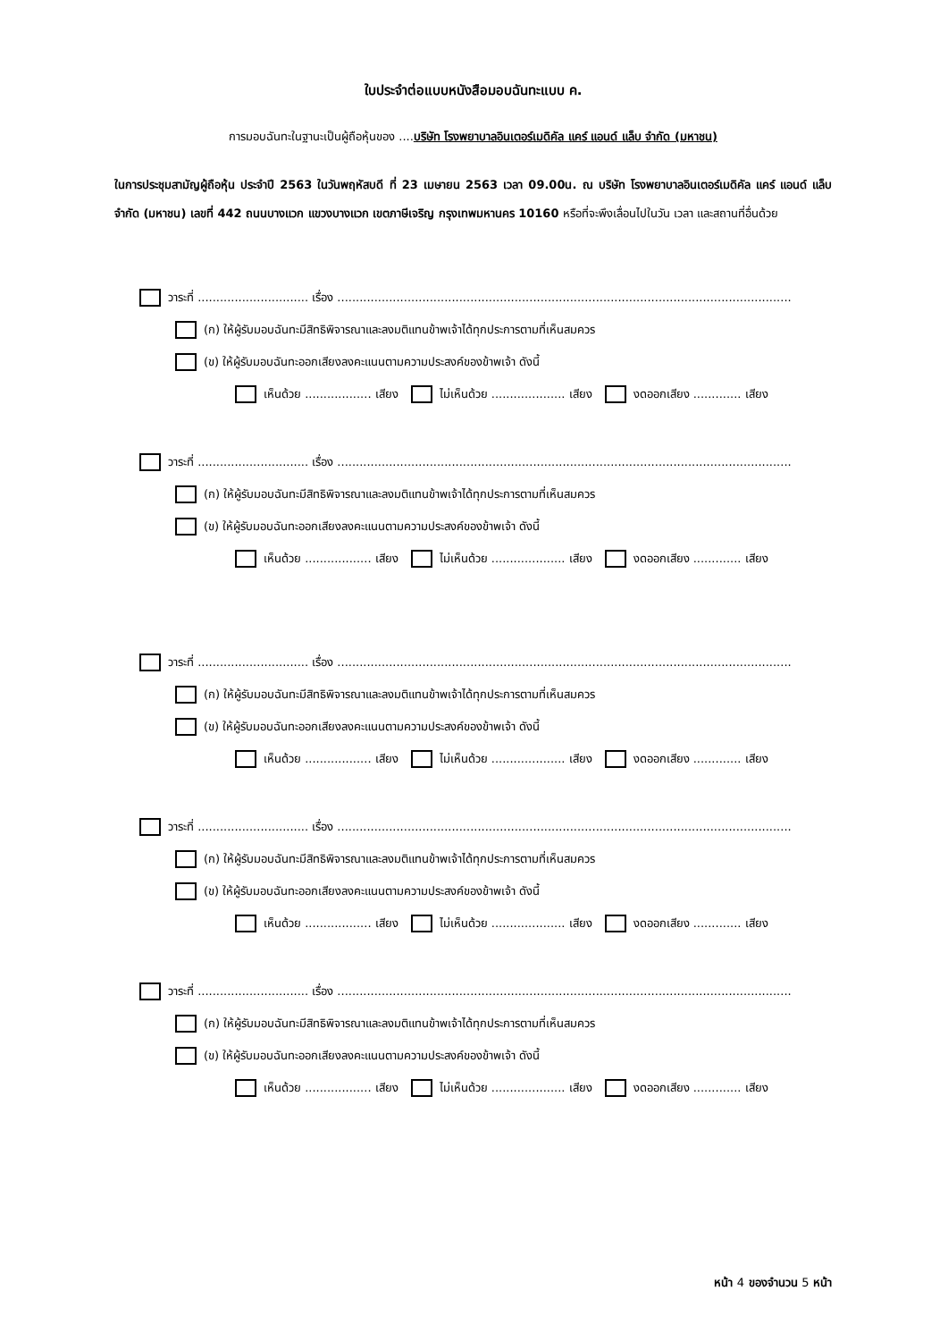ใบประจำต่อแบบหนังสือมอบฉันทะแบบ ค.
การมอบฉันทะในฐานะเป็นผู้ถือหุ้นของ ....บริษัท โรงพยาบาลอินเตอร์เมดิคัล แคร์ แอนด์ แล็บ จำกัด (มหาชน)
ในการประชุมสามัญผู้ถือหุ้น ประจำปี 2563 ในวันพฤหัสบดี ที่ 23 เมษายน 2563 เวลา 09.00น. ณ บริษัท โรงพยาบาลอินเตอร์เมดิคัล แคร์ แอนด์ แล็บ จำกัด (มหาชน) เลขที่ 442 ถนนบางแวก แขวงบางแวก เขตภาษีเจริญ กรุงเทพมหานคร 10160 หรือที่จะพึงเลื่อนไปในวัน เวลา และสถานที่อื่นด้วย
วาระที่ .............................. เรื่อง ...........................................................................................................................
(ก) ให้ผู้รับมอบฉันทะมีสิทธิพิจารณาและลงมติแทนข้าพเจ้าได้ทุกประการตามที่เห็นสมควร
(ข) ให้ผู้รับมอบฉันทะออกเสียงลงคะแนนตามความประสงค์ของข้าพเจ้า ดังนี้
เห็นด้วย .................. เสียง ไม่เห็นด้วย .................... เสียง งดออกเสียง ............. เสียง
วาระที่ .............................. เรื่อง ...........................................................................................................................
(ก) ให้ผู้รับมอบฉันทะมีสิทธิพิจารณาและลงมติแทนข้าพเจ้าได้ทุกประการตามที่เห็นสมควร
(ข) ให้ผู้รับมอบฉันทะออกเสียงลงคะแนนตามความประสงค์ของข้าพเจ้า ดังนี้
เห็นด้วย .................. เสียง ไม่เห็นด้วย .................... เสียง งดออกเสียง ............. เสียง
วาระที่ .............................. เรื่อง ...........................................................................................................................
(ก) ให้ผู้รับมอบฉันทะมีสิทธิพิจารณาและลงมติแทนข้าพเจ้าได้ทุกประการตามที่เห็นสมควร
(ข) ให้ผู้รับมอบฉันทะออกเสียงลงคะแนนตามความประสงค์ของข้าพเจ้า ดังนี้
เห็นด้วย .................. เสียง ไม่เห็นด้วย .................... เสียง งดออกเสียง ............. เสียง
วาระที่ .............................. เรื่อง ...........................................................................................................................
(ก) ให้ผู้รับมอบฉันทะมีสิทธิพิจารณาและลงมติแทนข้าพเจ้าได้ทุกประการตามที่เห็นสมควร
(ข) ให้ผู้รับมอบฉันทะออกเสียงลงคะแนนตามความประสงค์ของข้าพเจ้า ดังนี้
เห็นด้วย .................. เสียง ไม่เห็นด้วย .................... เสียง งดออกเสียง ............. เสียง
วาระที่ .............................. เรื่อง ...........................................................................................................................
(ก) ให้ผู้รับมอบฉันทะมีสิทธิพิจารณาและลงมติแทนข้าพเจ้าได้ทุกประการตามที่เห็นสมควร
(ข) ให้ผู้รับมอบฉันทะออกเสียงลงคะแนนตามความประสงค์ของข้าพเจ้า ดังนี้
เห็นด้วย .................. เสียง ไม่เห็นด้วย .................... เสียง งดออกเสียง ............. เสียง
หน้า 4 ของจำนวน 5 หน้า